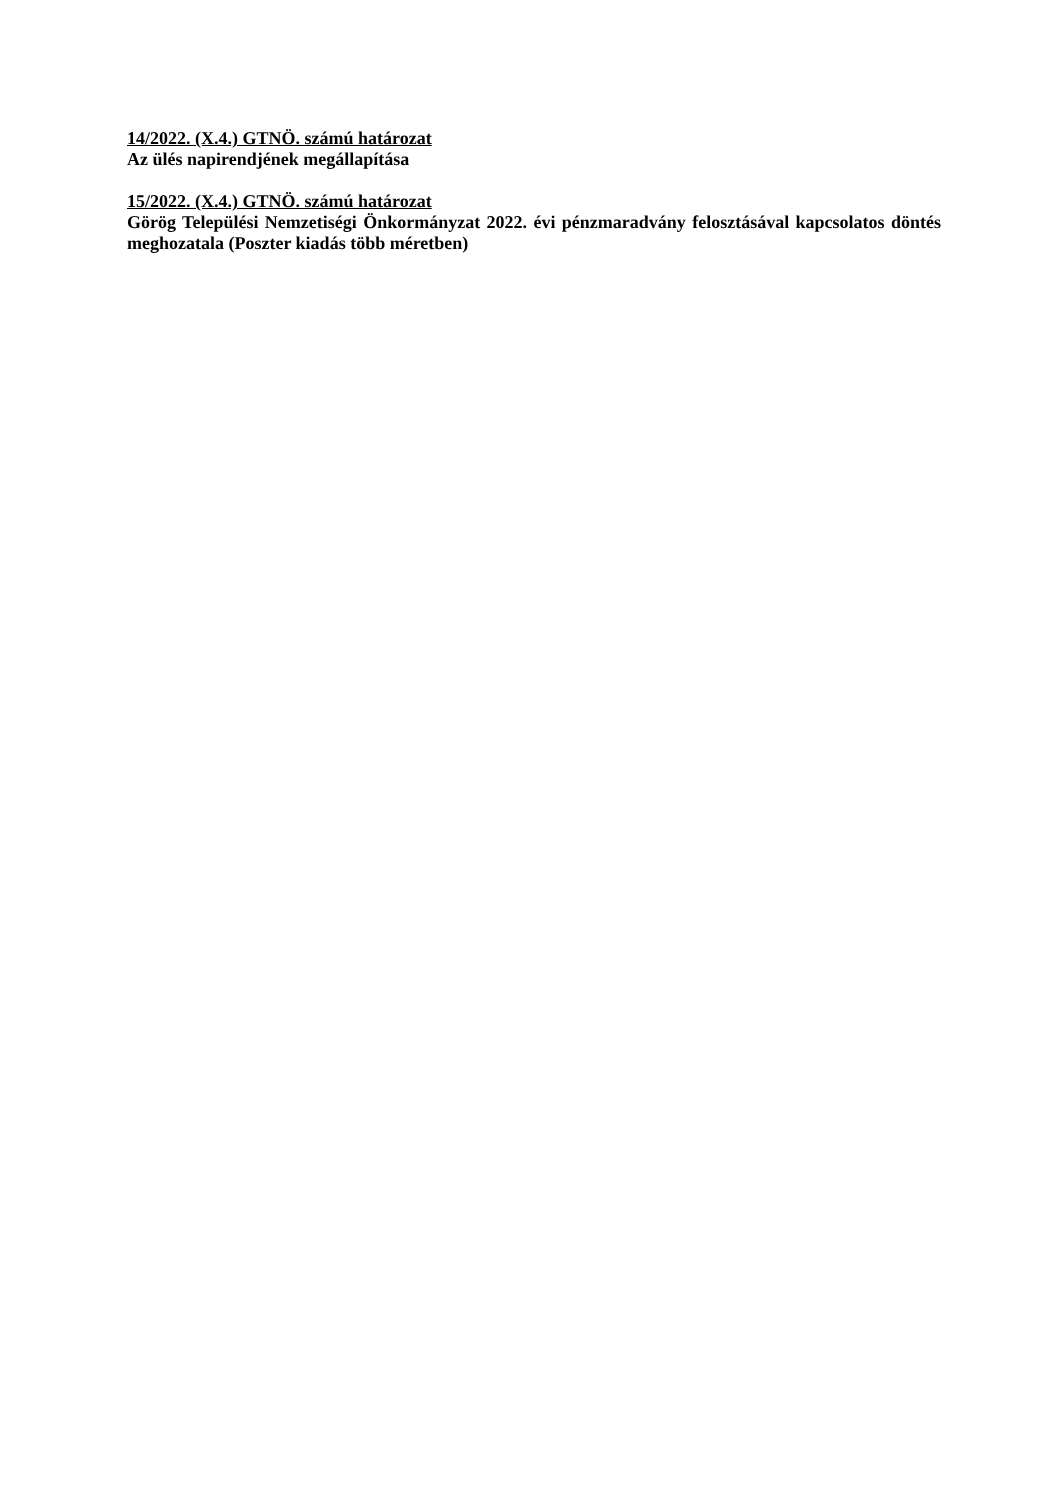14/2022. (X.4.) GTNÖ. számú határozat
Az ülés napirendjének megállapítása
15/2022. (X.4.) GTNÖ. számú határozat
Görög Települési Nemzetiségi Önkormányzat 2022. évi pénzmaradvány felosztásával kapcsolatos döntés meghozatala (Poszter kiadás több méretben)